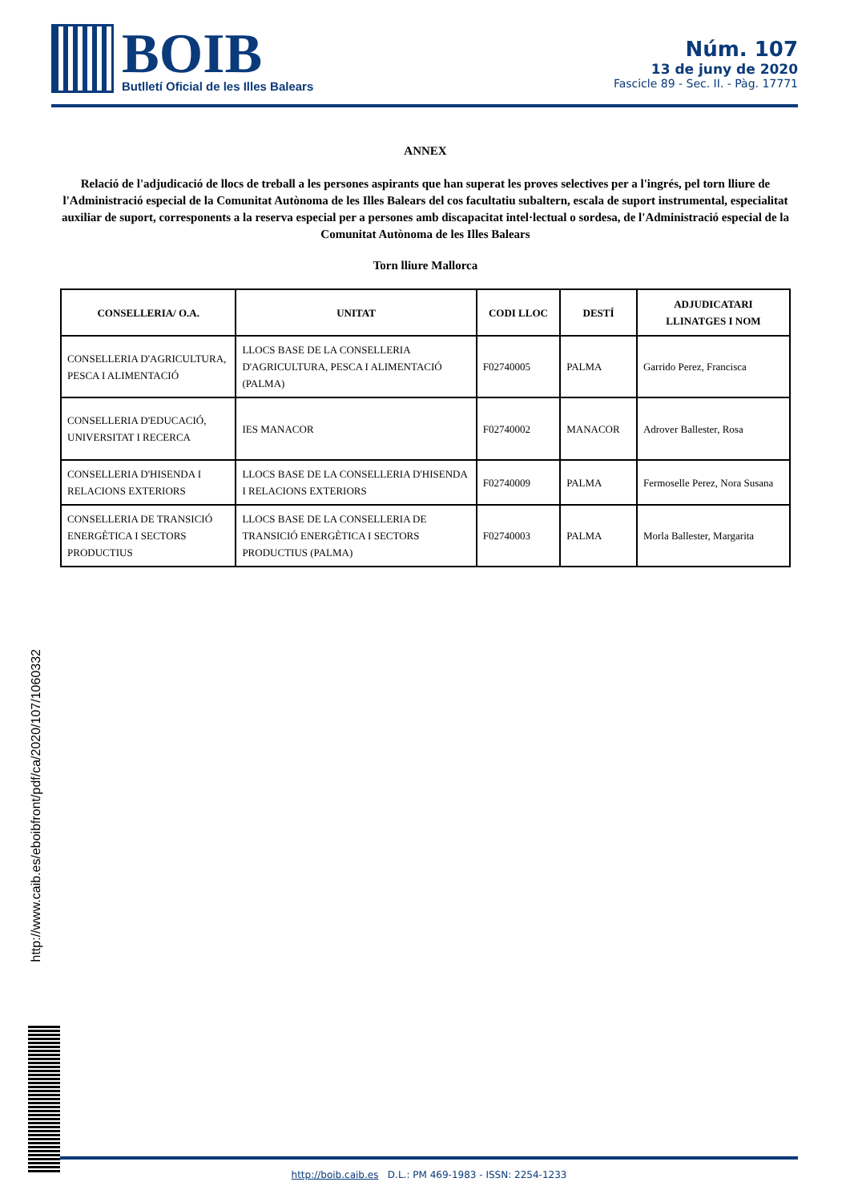BOIB
Butlletí Oficial de les Illes Balears
Núm. 107
13 de juny de 2020
Fascicle 89 - Sec. II. - Pàg. 17771
ANNEX
Relació de l'adjudicació de llocs de treball a les persones aspirants que han superat les proves selectives per a l'ingrés, pel torn lliure de l'Administració especial de la Comunitat Autònoma de les Illes Balears del cos facultatiu subaltern, escala de suport instrumental, especialitat auxiliar de suport, corresponents a la reserva especial per a persones amb discapacitat intel·lectual o sordesa, de l'Administració especial de la Comunitat Autònoma de les Illes Balears
Torn lliure Mallorca
| CONSELLERIA/ O.A. | UNITAT | CODI LLOC | DESTÍ | ADJUDICATARI LLINATGES I NOM |
| --- | --- | --- | --- | --- |
| CONSELLERIA D'AGRICULTURA, PESCA I ALIMENTACIÓ | LLOCS BASE DE LA CONSELLERIA D'AGRICULTURA, PESCA I ALIMENTACIÓ (PALMA) | F02740005 | PALMA | Garrido Perez, Francisca |
| CONSELLERIA D'EDUCACIÓ, UNIVERSITAT I RECERCA | IES MANACOR | F02740002 | MANACOR | Adrover Ballester, Rosa |
| CONSELLERIA D'HISENDA I RELACIONS EXTERIORS | LLOCS BASE DE LA CONSELLERIA D'HISENDA I RELACIONS EXTERIORS | F02740009 | PALMA | Fermoselle Perez, Nora Susana |
| CONSELLERIA DE TRANSICIÓ ENERGÈTICA I SECTORS PRODUCTIUS | LLOCS BASE DE LA CONSELLERIA DE TRANSICIÓ ENERGÈTICA I SECTORS PRODUCTIUS (PALMA) | F02740003 | PALMA | Morla Ballester, Margarita |
http://www.caib.es/eboibfront/pdf/ca/2020/107/1060332
http://boib.caib.es D.L.: PM 469-1983 - ISSN: 2254-1233